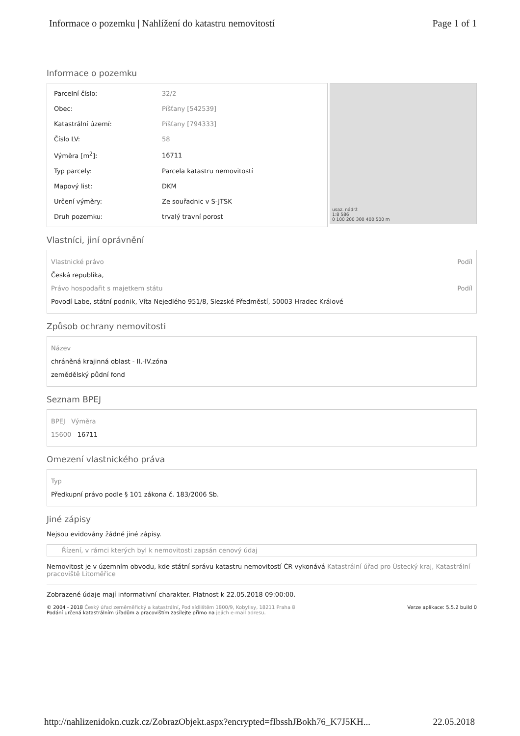Informace o pozemku | Nahlížení do katastru nemovitostí Page 1 of 1
Informace o pozemku
| Parcelní číslo: | 32/2 |
| Obec: | Píšťany [542539] |
| Katastrální území: | Píšťany [794333] |
| Číslo LV: | 58 |
| Výměra [m<sup>2</sup>]: | 16711 |
| Typ parcely: | Parcela katastru nemovitostí |
| Mapový list: | DKM |
| Určení výměry: | Ze souřadnic v S-JTSK |
| Druh pozemku: | trvalý travní porost |
usaz. nádrž
1:8 586
0 100 200 300 400 500 m
Vlastníci, jiní oprávnění
Vlastnické právo Podíl
Česká republika,
Právo hospodařit s majetkem státu Podíl
Povodí Labe, státní podnik, Víta Nejedlého 951/8, Slezské Předměstí, 50003 Hradec Králové
Způsob ochrany nemovitosti
Název
chráněná krajinná oblast - II.-IV.zóna
zemědělský půdní fond
Seznam BPEJ
BPEJ Výměra
15600 16711
Omezení vlastnického práva
Typ
Předkupní právo podle § 101 zákona č. 183/2006 Sb.
Jiné zápisy
Nejsou evidovány žádné jiné zápisy.
Řízení, v rámci kterých byl k nemovitosti zapsán cenový údaj
Nemovitost je v územním obvodu, kde státní správu katastru nemovitostí ČR vykonává Katastrální úřad pro Ústecký kraj, Katastrální pracoviště Litoměřice
Zobrazené údaje mají informativní charakter. Platnost k 22.05.2018 09:00:00.
© 2004 - 2018 Český úřad zeměměřický a katastrální, Pod sídlištěm 1800/9, Kobylisy, 18211 Praha 8
Podání určená katastrálním úřadům a pracovištím zasílejte přímo na jejich e-mail adresu.
Verze aplikace: 5.5.2 build 0
http://nahlizenidokn.cuzk.cz/ZobrazObjekt.aspx?encrypted=fIbsshJBokh76_K7J5KH... 22.05.2018